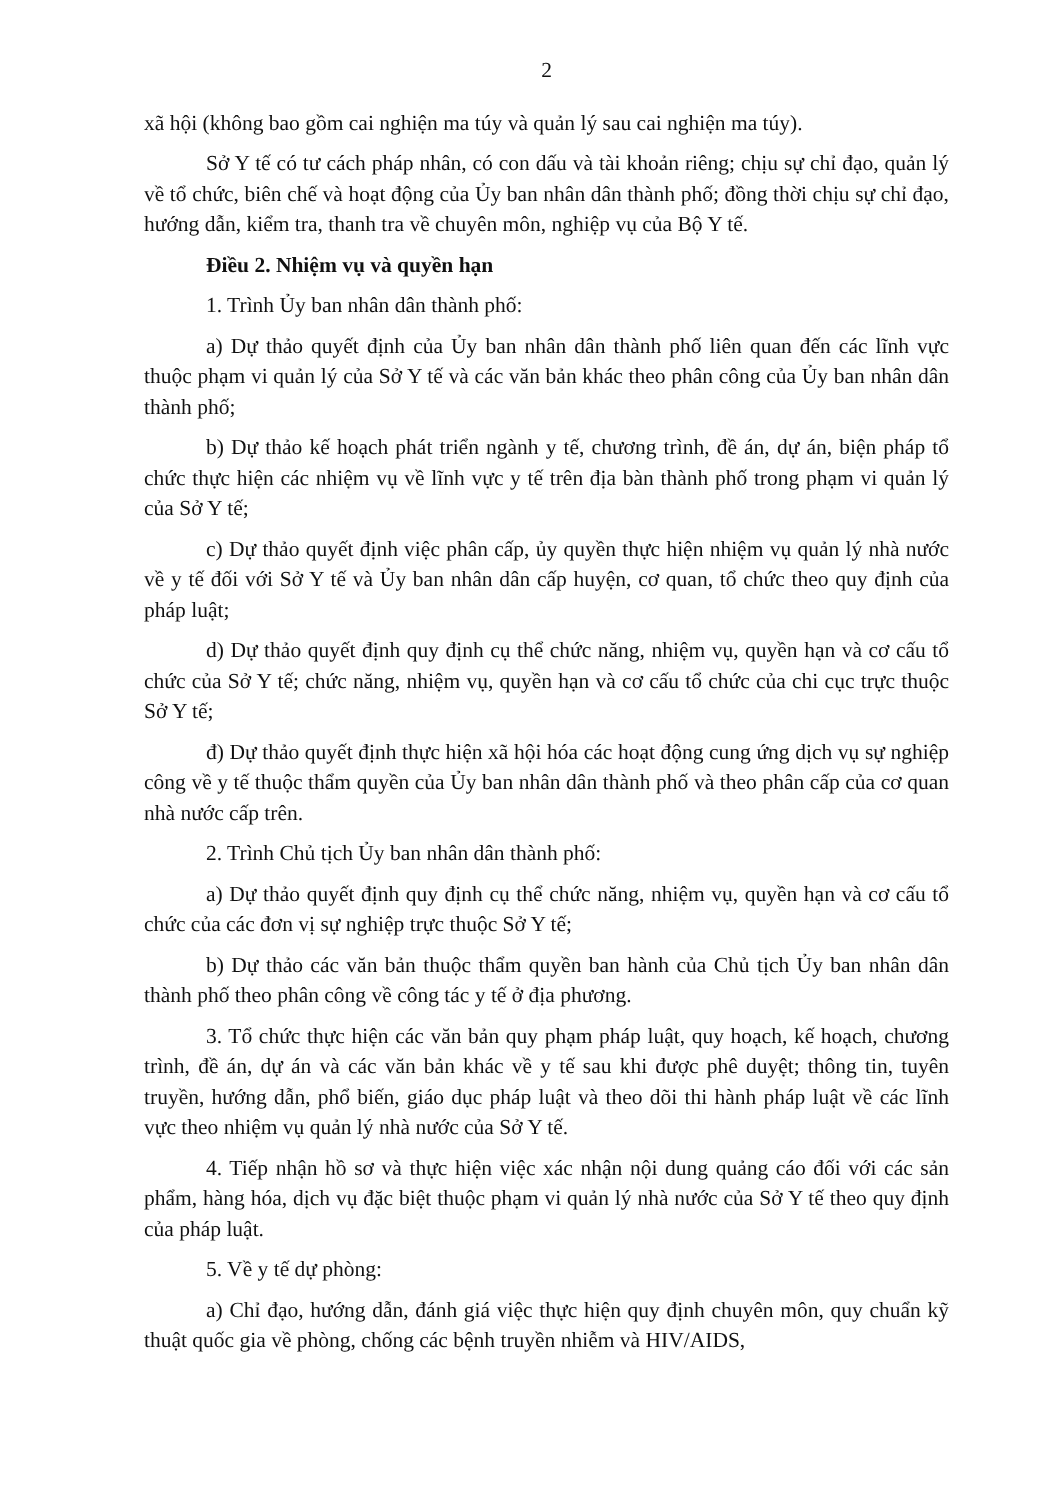2
xã hội (không bao gồm cai nghiện ma túy và quản lý sau cai nghiện ma túy).
Sở Y tế có tư cách pháp nhân, có con dấu và tài khoản riêng; chịu sự chỉ đạo, quản lý về tổ chức, biên chế và hoạt động của Ủy ban nhân dân thành phố; đồng thời chịu sự chỉ đạo, hướng dẫn, kiểm tra, thanh tra về chuyên môn, nghiệp vụ của Bộ Y tế.
Điều 2. Nhiệm vụ và quyền hạn
1. Trình Ủy ban nhân dân thành phố:
a) Dự thảo quyết định của Ủy ban nhân dân thành phố liên quan đến các lĩnh vực thuộc phạm vi quản lý của Sở Y tế và các văn bản khác theo phân công của Ủy ban nhân dân thành phố;
b) Dự thảo kế hoạch phát triển ngành y tế, chương trình, đề án, dự án, biện pháp tổ chức thực hiện các nhiệm vụ về lĩnh vực y tế trên địa bàn thành phố trong phạm vi quản lý của Sở Y tế;
c) Dự thảo quyết định việc phân cấp, ủy quyền thực hiện nhiệm vụ quản lý nhà nước về y tế đối với Sở Y tế và Ủy ban nhân dân cấp huyện, cơ quan, tổ chức theo quy định của pháp luật;
d) Dự thảo quyết định quy định cụ thể chức năng, nhiệm vụ, quyền hạn và cơ cấu tổ chức của Sở Y tế; chức năng, nhiệm vụ, quyền hạn và cơ cấu tổ chức của chi cục trực thuộc Sở Y tế;
đ) Dự thảo quyết định thực hiện xã hội hóa các hoạt động cung ứng dịch vụ sự nghiệp công về y tế thuộc thẩm quyền của Ủy ban nhân dân thành phố và theo phân cấp của cơ quan nhà nước cấp trên.
2. Trình Chủ tịch Ủy ban nhân dân thành phố:
a) Dự thảo quyết định quy định cụ thể chức năng, nhiệm vụ, quyền hạn và cơ cấu tổ chức của các đơn vị sự nghiệp trực thuộc Sở Y tế;
b) Dự thảo các văn bản thuộc thẩm quyền ban hành của Chủ tịch Ủy ban nhân dân thành phố theo phân công về công tác y tế ở địa phương.
3. Tổ chức thực hiện các văn bản quy phạm pháp luật, quy hoạch, kế hoạch, chương trình, đề án, dự án và các văn bản khác về y tế sau khi được phê duyệt; thông tin, tuyên truyền, hướng dẫn, phổ biến, giáo dục pháp luật và theo dõi thi hành pháp luật về các lĩnh vực theo nhiệm vụ quản lý nhà nước của Sở Y tế.
4. Tiếp nhận hồ sơ và thực hiện việc xác nhận nội dung quảng cáo đối với các sản phẩm, hàng hóa, dịch vụ đặc biệt thuộc phạm vi quản lý nhà nước của Sở Y tế theo quy định của pháp luật.
5. Về y tế dự phòng:
a) Chỉ đạo, hướng dẫn, đánh giá việc thực hiện quy định chuyên môn, quy chuẩn kỹ thuật quốc gia về phòng, chống các bệnh truyền nhiễm và HIV/AIDS,